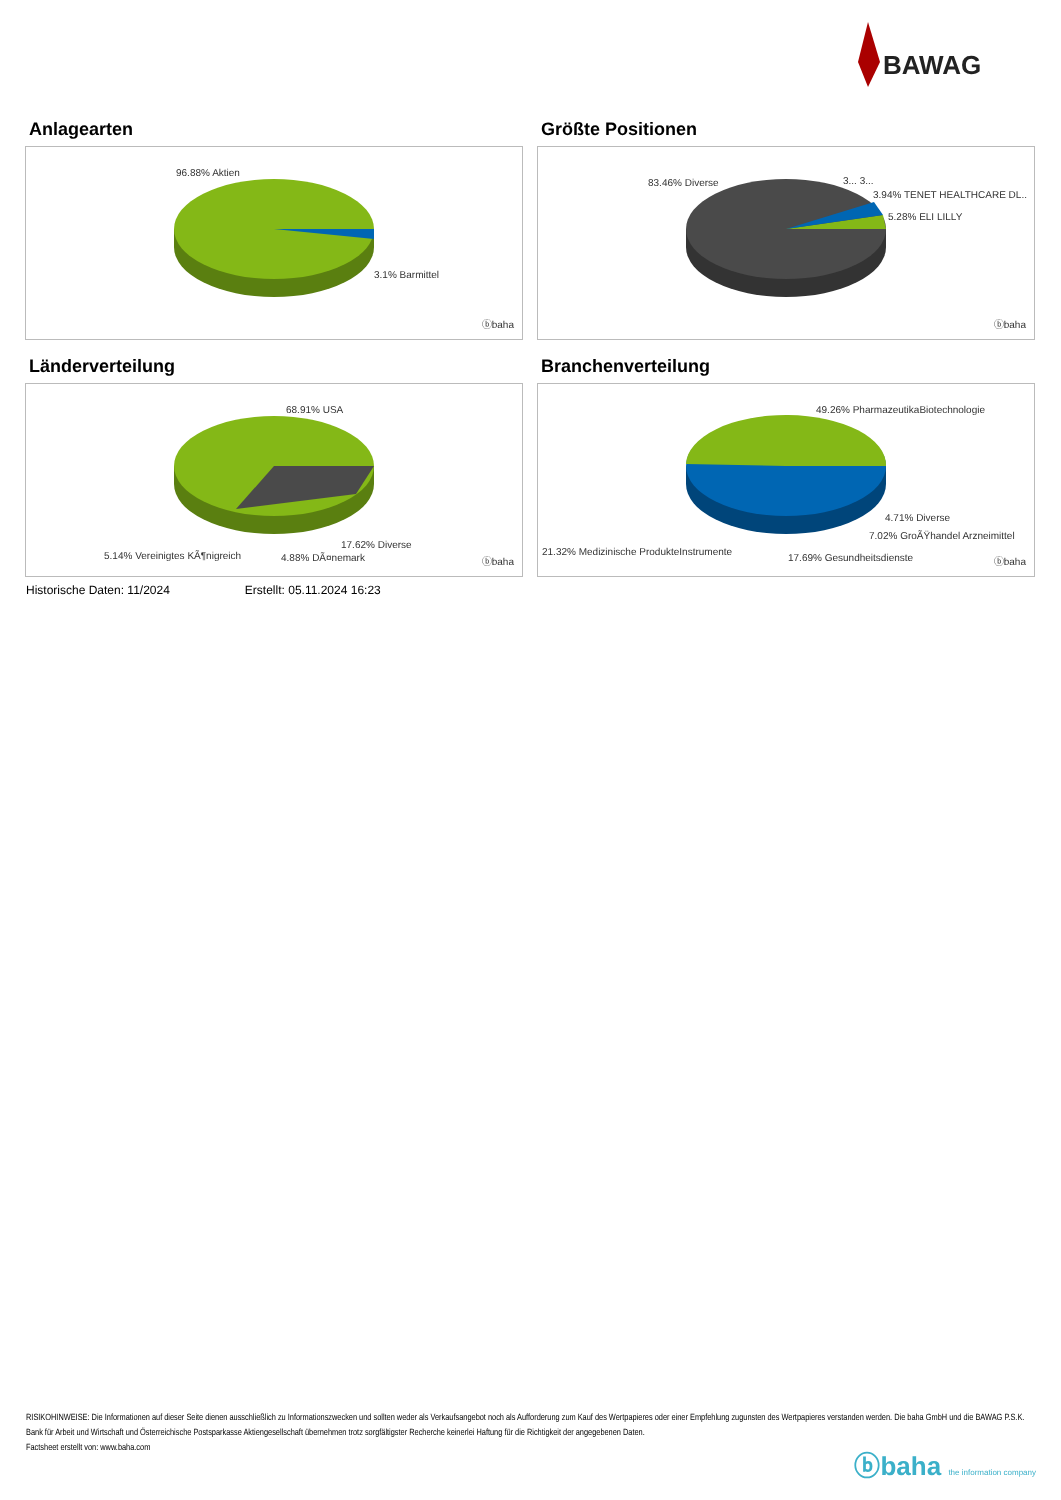BAWAG
Anlagearten
96.88% Aktien
3.1% Barmittel
ⓑbaha
Größte Positionen
83.46% Diverse 3... 3...
3.94% TENET HEALTHCARE DL..
5.28% ELI LILLY
ⓑbaha
Länderverteilung
68.91% USA
17.62% Diverse
5.14% Vereinigtes KÃ¶nigreich 4.88% DÃ¤nemark ⓑbaha
Branchenverteilung
49.26% PharmazeutikaBiotechnologie
4.71% Diverse
7.02% GroÃŸhandel Arzneimittel
21.32% Medizinische ProdukteInstrumente
17.69% Gesundheitsdienste ⓑbaha
Historische Daten: 11/2024 Erstellt: 05.11.2024 16:23
RISIKOHINWEISE: Die Informationen auf dieser Seite dienen ausschließlich zu Informationszwecken und sollten weder als Verkaufsangebot noch als Aufforderung zum Kauf des Wertpapieres oder einer Empfehlung zugunsten des Wertpapieres verstanden werden. Die baha GmbH und die BAWAG P.S.K. Bank für Arbeit und Wirtschaft und Österreichische Postsparkasse Aktiengesellschaft übernehmen trotz sorgfältigster Recherche keinerlei Haftung für die Richtigkeit der angegebenen Daten.
Factsheet erstellt von: www.baha.com
ⓑbaha the information company